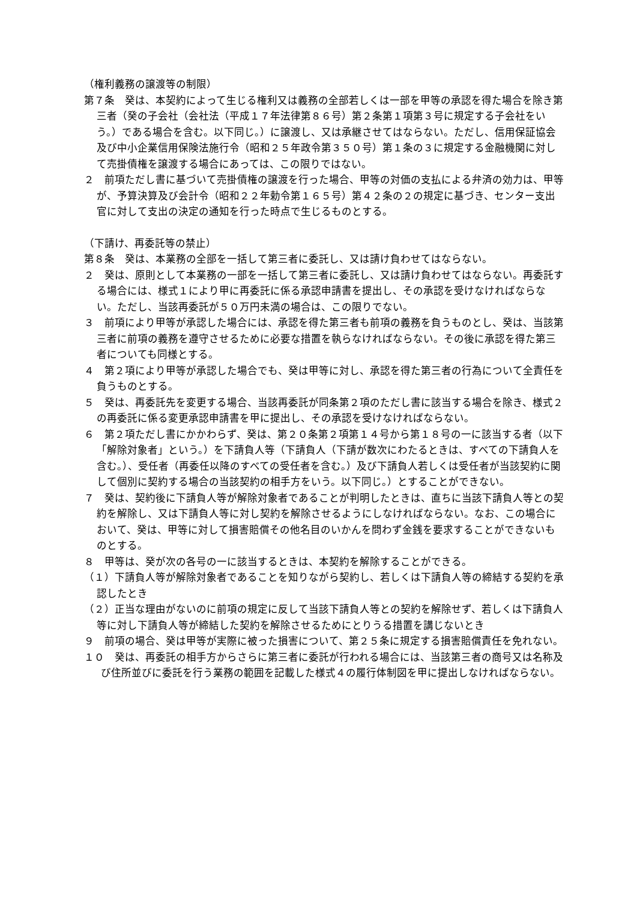（権利義務の譲渡等の制限）
第７条　癸は、本契約によって生じる権利又は義務の全部若しくは一部を甲等の承認を得た場合を除き第三者（癸の子会社（会社法（平成１７年法律第８６号）第２条第１項第３号に規定する子会社をいう。）である場合を含む。以下同じ。）に譲渡し、又は承継させてはならない。ただし、信用保証協会及び中小企業信用保険法施行令（昭和２５年政令第３５０号）第１条の３に規定する金融機関に対して売掛債権を譲渡する場合にあっては、この限りではない。
２　前項ただし書に基づいて売掛債権の譲渡を行った場合、甲等の対価の支払による弁済の効力は、甲等が、予算決算及び会計令（昭和２２年勅令第１６５号）第４２条の２の規定に基づき、センター支出官に対して支出の決定の通知を行った時点で生じるものとする。
（下請け、再委託等の禁止）
第８条　癸は、本業務の全部を一括して第三者に委託し、又は請け負わせてはならない。
２　癸は、原則として本業務の一部を一括して第三者に委託し、又は請け負わせてはならない。再委託する場合には、様式１により甲に再委託に係る承認申請書を提出し、その承認を受けなければならない。ただし、当該再委託が５０万円未満の場合は、この限りでない。
３　前項により甲等が承認した場合には、承認を得た第三者も前項の義務を負うものとし、癸は、当該第三者に前項の義務を遵守させるために必要な措置を執らなければならない。その後に承認を得た第三者についても同様とする。
４　第２項により甲等が承認した場合でも、癸は甲等に対し、承認を得た第三者の行為について全責任を負うものとする。
５　癸は、再委託先を変更する場合、当該再委託が同条第２項のただし書に該当する場合を除き、様式２の再委託に係る変更承認申請書を甲に提出し、その承認を受けなければならない。
６　第２項ただし書にかかわらず、癸は、第２０条第２項第１４号から第１８号の一に該当する者（以下「解除対象者」という。）を下請負人等（下請負人（下請が数次にわたるときは、すべての下請負人を含む。）、受任者（再委任以降のすべての受任者を含む。）及び下請負人若しくは受任者が当該契約に関して個別に契約する場合の当該契約の相手方をいう。以下同じ。）とすることができない。
７　癸は、契約後に下請負人等が解除対象者であることが判明したときは、直ちに当該下請負人等との契約を解除し、又は下請負人等に対し契約を解除させるようにしなければならない。なお、この場合において、癸は、甲等に対して損害賠償その他名目のいかんを問わず金銭を要求することができないものとする。
８　甲等は、癸が次の各号の一に該当するときは、本契約を解除することができる。
（１）下請負人等が解除対象者であることを知りながら契約し、若しくは下請負人等の締結する契約を承認したとき
（２）正当な理由がないのに前項の規定に反して当該下請負人等との契約を解除せず、若しくは下請負人等に対し下請負人等が締結した契約を解除させるためにとりうる措置を講じないとき
９　前項の場合、癸は甲等が実際に被った損害について、第２５条に規定する損害賠償責任を免れない。
１０　癸は、再委託の相手方からさらに第三者に委託が行われる場合には、当該第三者の商号又は名称及び住所並びに委託を行う業務の範囲を記載した様式４の履行体制図を甲に提出しなければならない。